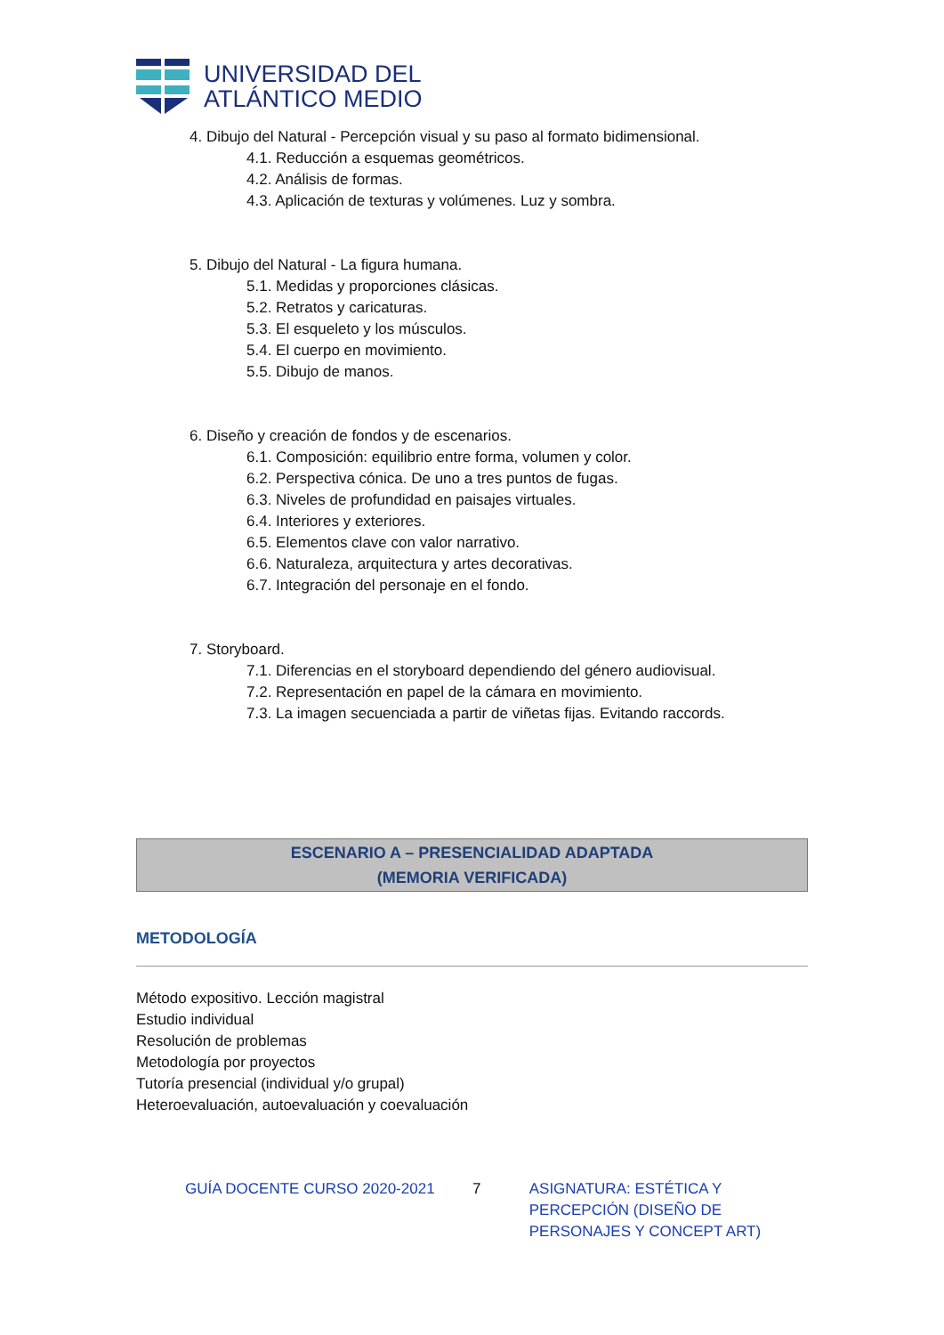UNIVERSIDAD DEL
ATLÁNTICO MEDIO
4. Dibujo del Natural - Percepción visual y su paso al formato bidimensional.
4.1. Reducción a esquemas geométricos.
4.2. Análisis de formas.
4.3. Aplicación de texturas y volúmenes. Luz y sombra.
5. Dibujo del Natural - La figura humana.
5.1. Medidas y proporciones clásicas.
5.2. Retratos y caricaturas.
5.3. El esqueleto y los músculos.
5.4. El cuerpo en movimiento.
5.5. Dibujo de manos.
6. Diseño y creación de fondos y de escenarios.
6.1. Composición: equilibrio entre forma, volumen y color.
6.2. Perspectiva cónica. De uno a tres puntos de fugas.
6.3. Niveles de profundidad en paisajes virtuales.
6.4. Interiores y exteriores.
6.5. Elementos clave con valor narrativo.
6.6. Naturaleza, arquitectura y artes decorativas.
6.7. Integración del personaje en el fondo.
7. Storyboard.
7.1. Diferencias en el storyboard dependiendo del género audiovisual.
7.2. Representación en papel de la cámara en movimiento.
7.3. La imagen secuenciada a partir de viñetas fijas. Evitando raccords.
ESCENARIO A – PRESENCIALIDAD ADAPTADA
(MEMORIA VERIFICADA)
METODOLOGÍA
Método expositivo. Lección magistral
Estudio individual
Resolución de problemas
Metodología por proyectos
Tutoría presencial (individual y/o grupal)
Heteroevaluación, autoevaluación y coevaluación
GUÍA DOCENTE CURSO 2020-2021 7 ASIGNATURA: ESTÉTICA Y PERCEPCIÓN (DISEÑO DE PERSONAJES Y CONCEPT ART)